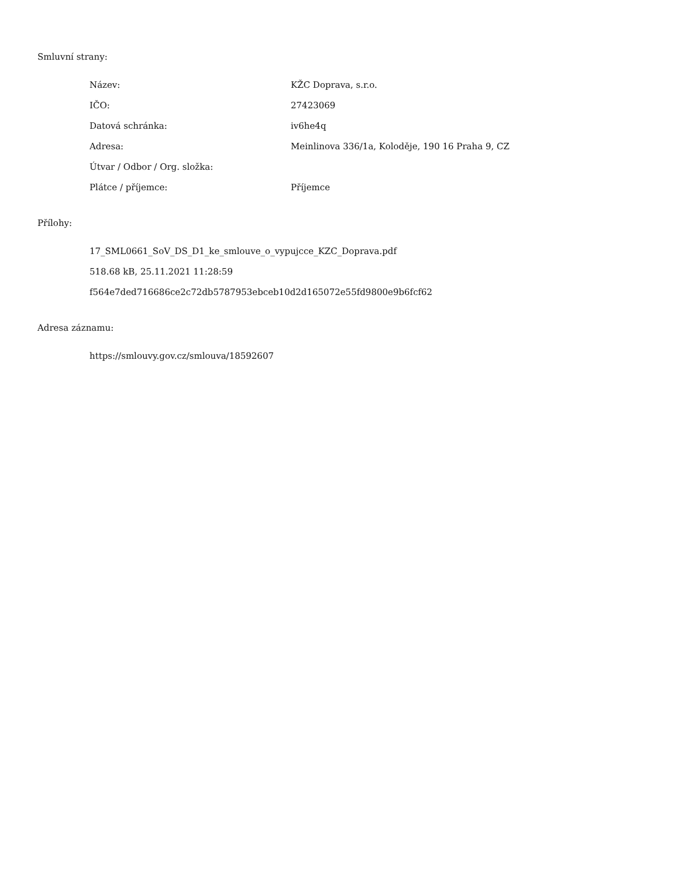Smluvní strany:
| Název: | KŽC Doprava, s.r.o. |
| IČO: | 27423069 |
| Datová schránka: | iv6he4q |
| Adresa: | Meinlinova 336/1a, Koloděje, 190 16 Praha 9, CZ |
| Útvar / Odbor / Org. složka: | |
| Plátce / příjemce: | Příjemce |
Přílohy:
17_SML0661_SoV_DS_D1_ke_smlouve_o_vypujcce_KZC_Doprava.pdf
518.68 kB, 25.11.2021 11:28:59
f564e7ded716686ce2c72db5787953ebceb10d2d165072e55fd9800e9b6fcf62
Adresa záznamu:
https://smlouvy.gov.cz/smlouva/18592607